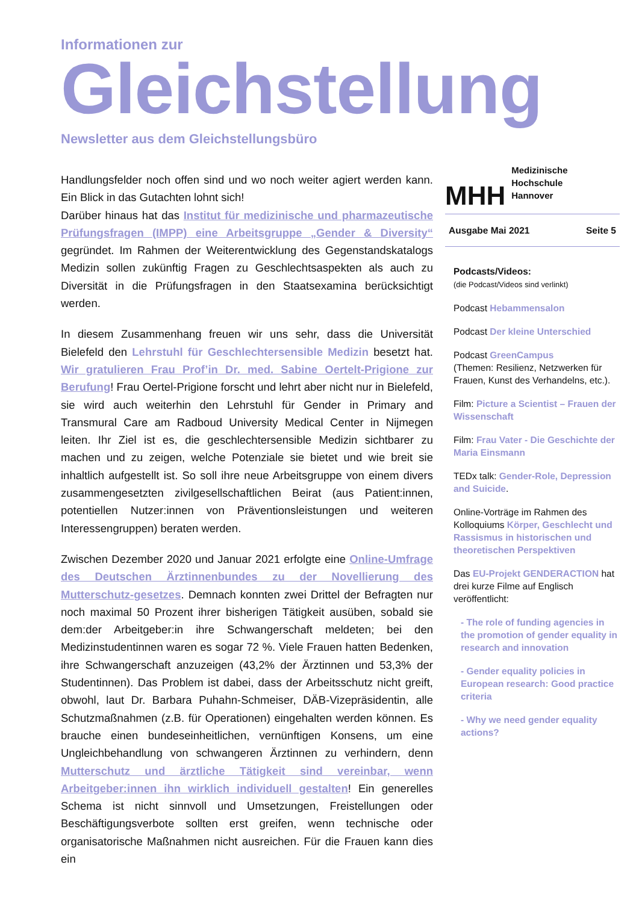Informationen zur
Gleichstellung
Newsletter aus dem Gleichstellungsbüro
Handlungsfelder noch offen sind und wo noch weiter agiert werden kann. Ein Blick in das Gutachten lohnt sich!
Darüber hinaus hat das Institut für medizinische und pharmazeutische Prüfungsfragen (IMPP) eine Arbeitsgruppe „Gender & Diversity“ gegründet. Im Rahmen der Weiterentwicklung des Gegenstandskatalogs Medizin sollen zukünftig Fragen zu Geschlechtsaspekten als auch zu Diversität in die Prüfungsfragen in den Staatsexamina berücksichtigt werden.
In diesem Zusammenhang freuen wir uns sehr, dass die Universität Bielefeld den Lehrstuhl für Geschlechtersensible Medizin besetzt hat. Wir gratulieren Frau Prof’in Dr. med. Sabine Oertelt-Prigione zur Berufung! Frau Oertel-Prigione forscht und lehrt aber nicht nur in Bielefeld, sie wird auch weiterhin den Lehrstuhl für Gender in Primary and Transmural Care am Radboud University Medical Center in Nijmegen leiten. Ihr Ziel ist es, die geschlechtersensible Medizin sichtbarer zu machen und zu zeigen, welche Potenziale sie bietet und wie breit sie inhaltlich aufgestellt ist. So soll ihre neue Arbeitsgruppe von einem divers zusammengesetzten zivilgesellschaftlichen Beirat (aus Patient:innen, potentiellen Nutzer:innen von Präventionsleistungen und weiteren Interessengruppen) beraten werden.
Zwischen Dezember 2020 und Januar 2021 erfolgte eine Online-Umfrage des Deutschen Ärztinnenbundes zu der Novellierung des Mutterschutz-gesetzes. Demnach konnten zwei Drittel der Befragten nur noch maximal 50 Prozent ihrer bisherigen Tätigkeit ausüben, sobald sie dem:der Arbeitgeber:in ihre Schwangerschaft meldeten; bei den Medizinstudentinnen waren es sogar 72 %. Viele Frauen hatten Bedenken, ihre Schwangerschaft anzuzeigen (43,2% der Ärztinnen und 53,3% der Studentinnen). Das Problem ist dabei, dass der Arbeitsschutz nicht greift, obwohl, laut Dr. Barbara Puhahn-Schmeiser, DÄB-Vizepräsidentin, alle Schutzmaßnahmen (z.B. für Operationen) eingehalten werden können. Es brauche einen bundeseinheitlichen, vernünftigen Konsens, um eine Ungleichbehandlung von schwangeren Ärztinnen zu verhindern, denn Mutterschutz und ärztliche Tätigkeit sind vereinbar, wenn Arbeitgeber:innen ihn wirklich individuell gestalten! Ein generelles Schema ist nicht sinnvoll und Umsetzungen, Freistellungen oder Beschäftigungsverbote sollten erst greifen, wenn technische oder organisatorische Maßnahmen nicht ausreichen. Für die Frauen kann dies ein
MHH Medizinische Hochschule
Hannover
Ausgabe Mai 2021 Seite 5
Podcasts/Videos:
(die Podcast/Videos sind verlinkt)
Podcast Hebammensalon
Podcast Der kleine Unterschied
Podcast GreenCampus
(Themen: Resilienz, Netzwerken für Frauen, Kunst des Verhandelns, etc.).
Film: Picture a Scientist – Frauen der Wissenschaft
Film: Frau Vater - Die Geschichte der Maria Einsmann
TEDx talk: Gender-Role, Depression and Suicide.
Online-Vorträge im Rahmen des Kolloquiums Körper, Geschlecht und Rassismus in historischen und theoretischen Perspektiven
Das EU-Projekt GENDERACTION hat drei kurze Filme auf Englisch veröffentlicht:
- The role of funding agencies in the promotion of gender equality in research and innovation
- Gender equality policies in European research: Good practice criteria
- Why we need gender equality actions?